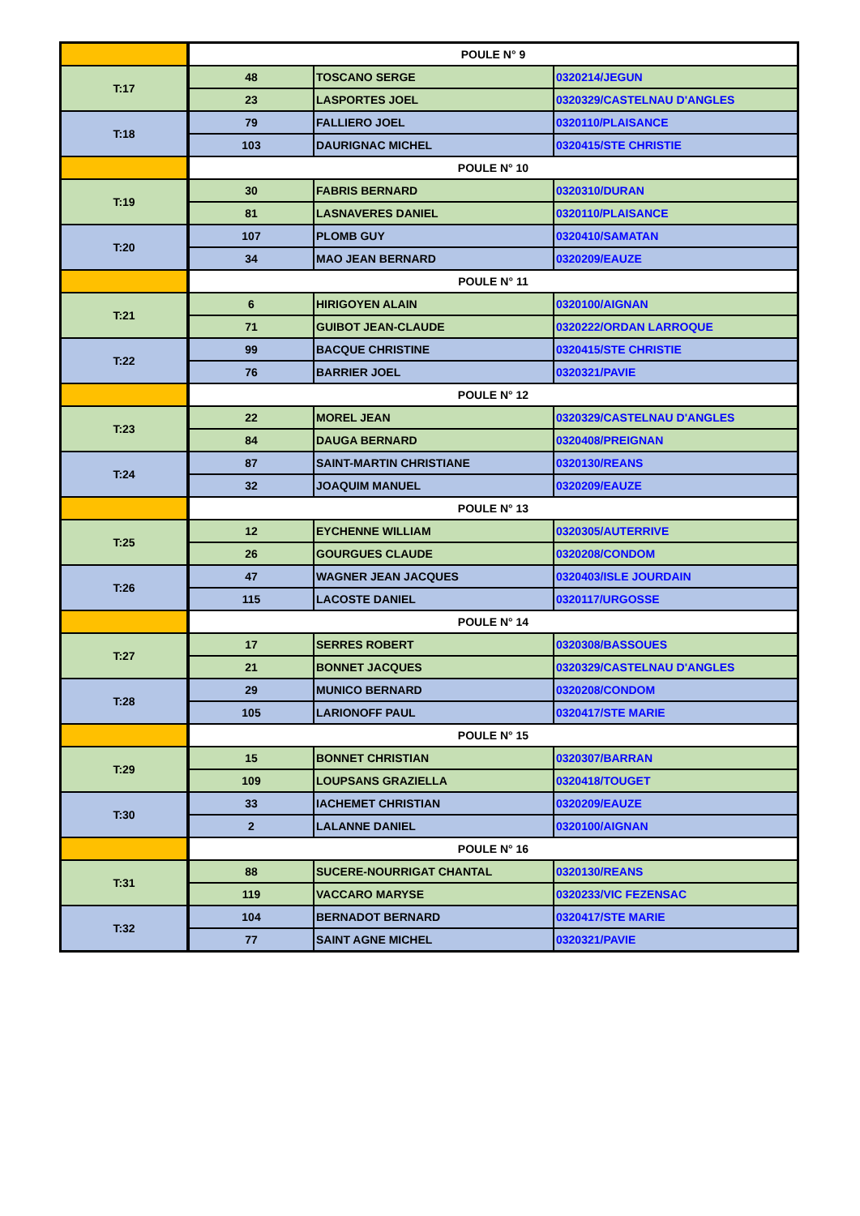| | POULE N° 9 | | |
| T:17 | 48 | TOSCANO SERGE | 0320214/JEGUN |
| | 23 | LASPORTES JOEL | 0320329/CASTELNAU D'ANGLES |
| T:18 | 79 | FALLIERO JOEL | 0320110/PLAISANCE |
| | 103 | DAURIGNAC MICHEL | 0320415/STE CHRISTIE |
| | POULE N° 10 | | |
| T:19 | 30 | FABRIS BERNARD | 0320310/DURAN |
| | 81 | LASNAVERES DANIEL | 0320110/PLAISANCE |
| T:20 | 107 | PLOMB GUY | 0320410/SAMATAN |
| | 34 | MAO JEAN BERNARD | 0320209/EAUZE |
| | POULE N° 11 | | |
| T:21 | 6 | HIRIGOYEN ALAIN | 0320100/AIGNAN |
| | 71 | GUIBOT JEAN-CLAUDE | 0320222/ORDAN LARROQUE |
| T:22 | 99 | BACQUE CHRISTINE | 0320415/STE CHRISTIE |
| | 76 | BARRIER JOEL | 0320321/PAVIE |
| | POULE N° 12 | | |
| T:23 | 22 | MOREL JEAN | 0320329/CASTELNAU D'ANGLES |
| | 84 | DAUGA BERNARD | 0320408/PREIGNAN |
| T:24 | 87 | SAINT-MARTIN CHRISTIANE | 0320130/REANS |
| | 32 | JOAQUIM MANUEL | 0320209/EAUZE |
| | POULE N° 13 | | |
| T:25 | 12 | EYCHENNE WILLIAM | 0320305/AUTERRIVE |
| | 26 | GOURGUES CLAUDE | 0320208/CONDOM |
| T:26 | 47 | WAGNER JEAN JACQUES | 0320403/ISLE JOURDAIN |
| | 115 | LACOSTE DANIEL | 0320117/URGOSSE |
| | POULE N° 14 | | |
| T:27 | 17 | SERRES ROBERT | 0320308/BASSOUES |
| | 21 | BONNET JACQUES | 0320329/CASTELNAU D'ANGLES |
| T:28 | 29 | MUNICO BERNARD | 0320208/CONDOM |
| | 105 | LARIONOFF PAUL | 0320417/STE MARIE |
| | POULE N° 15 | | |
| T:29 | 15 | BONNET CHRISTIAN | 0320307/BARRAN |
| | 109 | LOUPSANS GRAZIELLA | 0320418/TOUGET |
| T:30 | 33 | IACHEMET CHRISTIAN | 0320209/EAUZE |
| | 2 | LALANNE DANIEL | 0320100/AIGNAN |
| | POULE N° 16 | | |
| T:31 | 88 | SUCERE-NOURRIGAT CHANTAL | 0320130/REANS |
| | 119 | VACCARO MARYSE | 0320233/VIC FEZENSAC |
| T:32 | 104 | BERNADOT BERNARD | 0320417/STE MARIE |
| | 77 | SAINT AGNE MICHEL | 0320321/PAVIE |